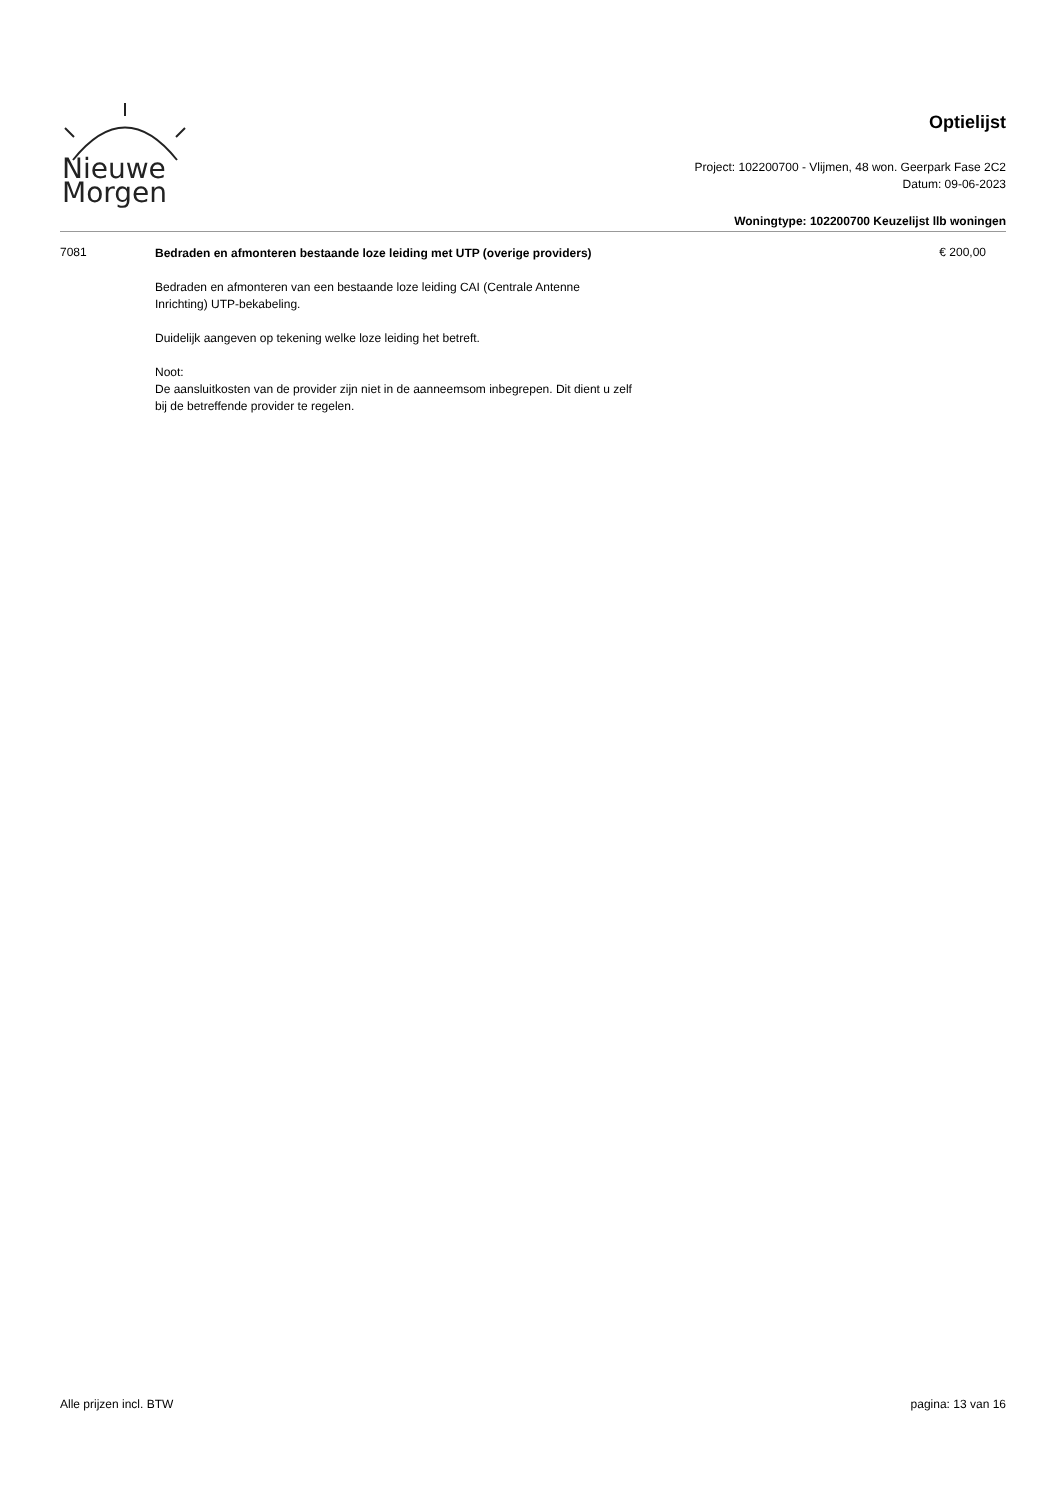Nieuwe
Morgen
Optielijst
Project: 102200700 - Vlijmen, 48 won. Geerpark Fase 2C2
Datum: 09-06-2023
Woningtype: 102200700 Keuzelijst llb woningen
7081
Bedraden en afmonteren bestaande loze leiding met UTP (overige providers)
Bedraden en afmonteren van een bestaande loze leiding CAI (Centrale Antenne Inrichting) UTP-bekabeling.
Duidelijk aangeven op tekening welke loze leiding het betreft.
Noot:
De aansluitkosten van de provider zijn niet in de aanneemsom inbegrepen. Dit dient u zelf bij de betreffende provider te regelen.
€ 200,00
Alle prijzen incl. BTW pagina: 13 van 16